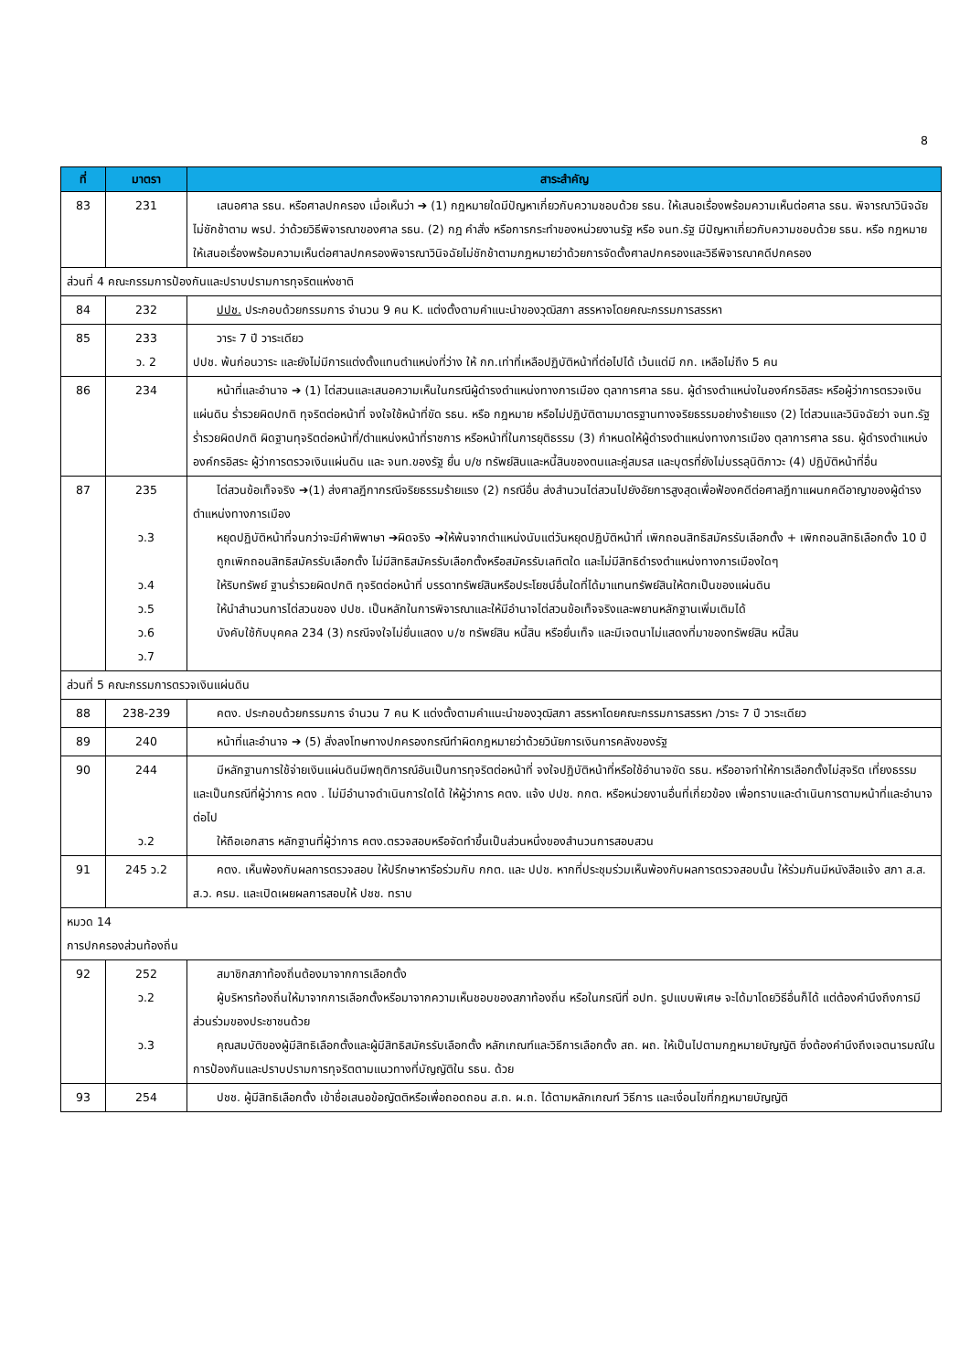8
| ที่ | มาตรา | สาระสำคัญ |
| --- | --- | --- |
| 83 | 231 | เสนอศาล รธน. หรือศาลปกครอง เมื่อเห็นว่า ➔ (1) กฎหมายใดมีปัญหาเกี่ยวกับความชอบด้วย รธน. ให้เสนอเรื่องพร้อมความเห็นต่อศาล รธน. พิจารณาวินิจฉัยไม่ชักช้าตาม พรป. ว่าด้วยวิธีพิจารณาของศาล รธน. (2) กฎ คำสั่ง หรือการกระทำของหน่วยงานรัฐ หรือ จนท.รัฐ มีปัญหาเกี่ยวกับความชอบด้วย รธน. หรือ กฎหมาย ให้เสนอเรื่องพร้อมความเห็นต่อศาลปกครองพิจารณาวินิจฉัยไม่ชักช้าตามกฎหมายว่าด้วยการจัดตั้งศาลปกครองและวิธีพิจารณาคดีปกครอง |
| ส่วนที่ 4 คณะกรรมการป้องกันและปราบปรามการทุจริตแห่งชาติ | | |
| 84 | 232 | ปปช. ประกอบด้วยกรรมการ จำนวน 9 คน K. แต่งตั้งตามคำแนะนำของวุฒิสภา สรรหาจโดยคณะกรรมการสรรหา |
| 85 | 233 ว. 2 | วาระ 7 ปี วาระเดียว ปปช. พ้นก่อนวาระ และยังไม่มีการแต่งตั้งแทนตำแหน่งที่ว่าง ให้ กก.เท่าที่เหลือปฏิบัติหน้าที่ต่อไปได้ เว้นแต่มี กก. เหลือไม่ถึง 5 คน |
| 86 | 234 | หน้าที่และอำนาจ ➔ (1) ไต่สวนและเสนอความเห็นในกรณีผู้ดำรงตำแหน่งทางการเมือง ตุลาการศาล รธน. ผู้ดำรงตำแหน่งในองค์กรอิสระ หรือผู้ว่าการตรวจเงินแผ่นดิน ร่ำรวยผิดปกติ ทุจริตต่อหน้าที่ จงใจใช้หน้าที่ขัด รธน. หรือ กฎหมาย หรือไม่ปฏิบัติตามมาตรฐานทางจริยธรรมอย่างร้ายแรง (2) ไต่สวนและวินิจฉัยว่า จนท.รัฐ ร่ำรวยผิดปกติ ผิดฐานทุจริตต่อหน้าที่/ตำแหน่งหน้าที่ราชการ หรือหน้าที่ในการยุติธรรม (3) กำหนดให้ผู้ดำรงตำแหน่งทางการเมือง ตุลาการศาล รธน. ผู้ดำรงตำแหน่งองค์กรอิสระ ผู้ว่าการตรวจเงินแผ่นดิน และ จนท.ของรัฐ ยื่น บ/ช ทรัพย์สินและหนี้สินของตนและคู่สมรส และบุตรที่ยังไม่บรรลุนิติภาวะ (4) ปฏิบัติหน้าที่อื่น |
| 87 | 235 ว.3 ว.4 ว.5 ว.6 ว.7 | ไต่สวนข้อเท็จจริง ➔(1) ส่งศาลฎีกากรณีจริยธรรมร้ายแรง (2) กรณีอื่น ส่งสำนวนไต่สวนไปยังอัยการสูงสุดเพื่อฟ้องคดีต่อศาลฎีกาแผนกคดีอาญาของผู้ดำรงตำแหน่งทางการเมือง หยุดปฏิบัติหน้าที่จนกว่าจะมีคำพิพาษา ➔ผิดจริง ➔ให้พ้นจากตำแหน่งนับแต่วันหยุดปฏิบัติหน้าที่ เพิกถอนสิทธิสมัครรับเลือกตั้ง + เพิกถอนสิทธิเลือกตั้ง 10 ปี ถูกเพิกถอนสิทธิสมัครรับเลือกตั้ง ไม่มีสิทธิสมัครรับเลือกตั้งหรือสมัครรับเลทิตใด และไม่มีสิทธิดำรงตำแหน่งทางการเมืองใดๆ ให้ริบทรัพย์ ฐานร่ำรวยผิดปกติ ทุจริตต่อหน้าที่ บรรดาทรัพย์สินหรือประโยชน์อื่นใดที่ได้มาแทนทรัพย์สินให้ตกเป็นของแผ่นดิน ให้นำสำนวนการไต่สวนของ ปปช. เป็นหลักในการพิจารณาและให้มีอำนาจไต่สวนข้อเท็จจริงและพยานหลักฐานเพิ่มเติมได้ บังคับใช้กับบุคคล 234 (3) กรณีจงใจไม่ยื่นแสดง บ/ช ทรัพย์สิน หนี้สิน หรือยื่นเท็จ และมีเจตนาไม่แสดงที่มาของทรัพย์สิน หนี้สิน |
| ส่วนที่ 5 คณะกรรมการตรวจเงินแผ่นดิน | | |
| 88 | 238-239 | คตง. ประกอบด้วยกรรมการ จำนวน 7 คน K แต่งตั้งตามคำแนะนำของวุฒิสภา สรรหาโดยคณะกรรมการสรรหา /วาระ 7 ปี วาระเดียว |
| 89 | 240 | หน้าที่และอำนาจ ➔ (5) สั่งลงโทษทางปกครองกรณีทำผิดกฎหมายว่าด้วยวินัยการเงินการคลังของรัฐ |
| 90 | 244 ว.2 | มีหลักฐานการใช้จ่ายเงินแผ่นดินมีพฤติการณ์อันเป็นการทุจริตต่อหน้าที่ จงใจปฏิบัติหน้าที่หรือใช้อำนาจขัด รธน. หรืออาจทำให้การเลือกตั้งไม่สุจริต เที่ยงธรรม และเป็นกรณีที่ผู้ว่าการ คตง . ไม่มีอำนาจดำเนินการใดได้ ให้ผู้ว่าการ คตง. แจ้ง ปปช. กกต. หรือหน่วยงานอื่นที่เกี่ยวข้อง เพื่อทราบและดำเนินการตามหน้าที่และอำนาจต่อไป ให้ถือเอกสาร หลักฐานที่ผู้ว่าการ คตง.ตรวจสอบหรือจัดทำขึ้นเป็นส่วนหนึ่งของสำนวนการสอบสวน |
| 91 | 245 ว.2 | คตง. เห็นพ้องกับผลการตรวจสอบ ให้ปรึกษาหารือร่วมกับ กกต. และ ปปช. หากที่ประชุมร่วมเห็นพ้องกับผลการตรวจสอบนั้น ให้ร่วมกันมีหนังสือแจ้ง สภา ส.ส. ส.ว. ครม. และเปิดเผยผลการสอบให้ ปชช. ทราบ |
| หมวด 14 การปกครองส่วนท้องถิ่น | | |
| 92 | 252 ว.2 ว.3 | สมาชิกสภาท้องถิ่นต้องมาจากการเลือกตั้ง ผู้บริหารท้องถิ่นให้มาจากการเลือกตั้งหรือมาจากความเห็นชอบของสภาท้องถิ่น หรือในกรณีที่ อปท. รูปแบบพิเศษ จะได้มาโดยวิธีอื่นก็ได้ แต่ต้องคำนึงถึงการมีส่วนร่วมของประชาชนด้วย คุณสมบัติของผู้มีสิทธิเลือกตั้งและผู้มีสิทธิสมัครรับเลือกตั้ง หลักเกณฑ์และวิธีการเลือกตั้ง สถ. ผถ. ให้เป็นไปตามกฎหมายบัญญัติ ซึ่งต้องคำนึงถึงเจตนารมณ์ในการป้องกันและปราบปรามการทุจริตตามแนวทางที่บัญญัติใน รธน. ด้วย |
| 93 | 254 | ปชช. ผู้มีสิทธิเลือกตั้ง เข้าชื่อเสนอข้อญัตติหรือเพื่อถอดถอน ส.ถ. ผ.ถ. ได้ตามหลักเกณฑ์ วิธีการ และเงื่อนไขที่กฎหมายบัญญัติ |